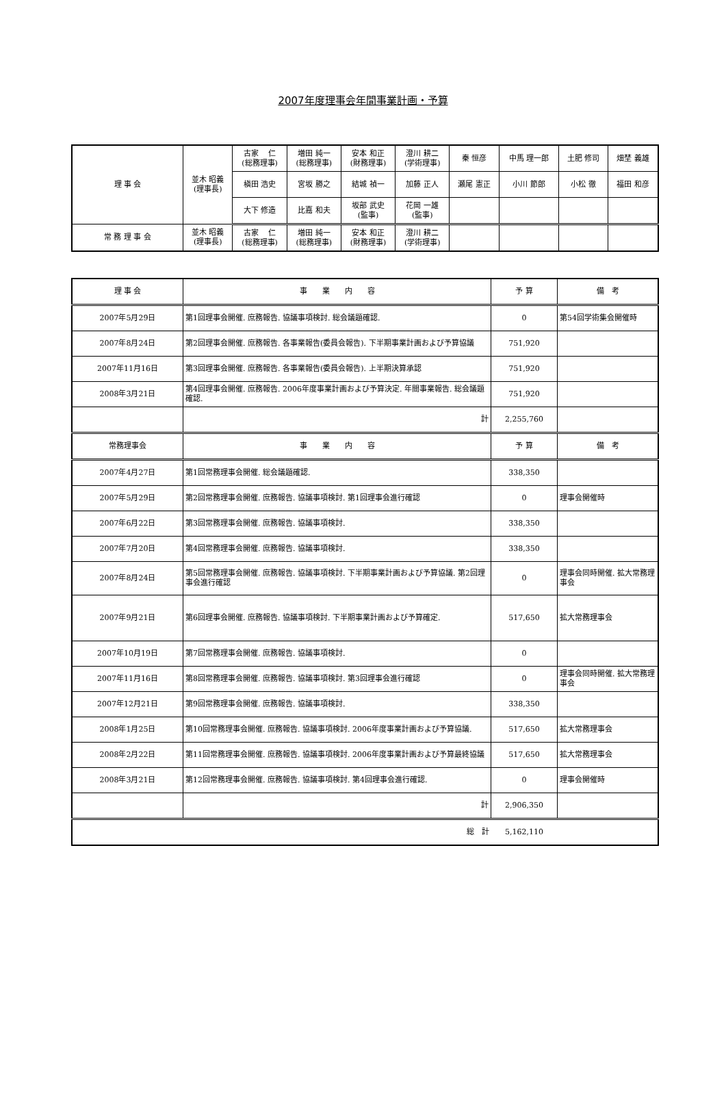2007年度理事会年間事業計画・予算
| 理 事 会 | 並木 昭義 (理事長) | 古家 仁 (総務理事) | 増田 純一 (総務理事) | 安本 和正 (財務理事) | 澄川 耕二 (学術理事) | 秦 恒彦 | 中馬 理一郎 | 土肥 修司 | 畑埜 義雄 |
| | | 槇田 浩史 | 宮坂 勝之 | 結城 禎一 | 加藤 正人 | 瀬尾 憲正 | 小川 節郎 | 小松 徹 | 福田 和彦 |
| | | 大下 修造 | 比嘉 和夫 | 坂部 武史 (監事) | 花岡 一雄 (監事) | | | | |
| 常 務 理 事 会 | 並木 昭義 (理事長) | 古家 仁 (総務理事) | 増田 純一 (総務理事) | 安本 和正 (財務理事) | 澄川 耕二 (学術理事) | | | | |
| 理 事 会 | 事 業 内 容 | 予 算 | 備 考 |
| --- | --- | --- | --- |
| 2007年5月29日 | 第1回理事会開催. 庶務報告. 協議事項検討. 総会議題確認. | 0 | 第54回学術集会開催時 |
| 2007年8月24日 | 第2回理事会開催. 庶務報告. 各事業報告(委員会報告). 下半期事業計画および予算協議 | 751,920 | |
| 2007年11月16日 | 第3回理事会開催. 庶務報告. 各事業報告(委員会報告). 上半期決算承認 | 751,920 | |
| 2008年3月21日 | 第4回理事会開催. 庶務報告. 2006年度事業計画および予算決定. 年間事業報告. 総会議題確認. | 751,920 | |
| | 計 | 2,255,760 | |
| 常務理事会 | 事 業 内 容 | 予 算 | 備 考 |
| 2007年4月27日 | 第1回常務理事会開催. 総会議題確認. | 338,350 | |
| 2007年5月29日 | 第2回常務理事会開催. 庶務報告. 協議事項検討. 第1回理事会進行確認 | 0 | 理事会開催時 |
| 2007年6月22日 | 第3回常務理事会開催. 庶務報告. 協議事項検討. | 338,350 | |
| 2007年7月20日 | 第4回常務理事会開催. 庶務報告. 協議事項検討. | 338,350 | |
| 2007年8月24日 | 第5回常務理事会開催. 庶務報告. 協議事項検討. 下半期事業計画および予算協議. 第2回理事会進行確認 | 0 | 理事会同時開催. 拡大常務理事会 |
| 2007年9月21日 | 第6回理事会開催. 庶務報告. 協議事項検討. 下半期事業計画および予算確定. | 517,650 | 拡大常務理事会 |
| 2007年10月19日 | 第7回常務理事会開催. 庶務報告. 協議事項検討. | 0 | |
| 2007年11月16日 | 第8回常務理事会開催. 庶務報告. 協議事項検討. 第3回理事会進行確認 | 0 | 理事会同時開催. 拡大常務理事会 |
| 2007年12月21日 | 第9回常務理事会開催. 庶務報告. 協議事項検討. | 338,350 | |
| 2008年1月25日 | 第10回常務理事会開催. 庶務報告. 協議事項検討. 2006年度事業計画および予算協議. | 517,650 | 拡大常務理事会 |
| 2008年2月22日 | 第11回常務理事会開催. 庶務報告. 協議事項検討. 2006年度事業計画および予算最終協議 | 517,650 | 拡大常務理事会 |
| 2008年3月21日 | 第12回常務理事会開催. 庶務報告. 協議事項検討. 第4回理事会進行確認. | 0 | 理事会開催時 |
| | 計 | 2,906,350 | |
| 総 計 | | 5,162,110 | |